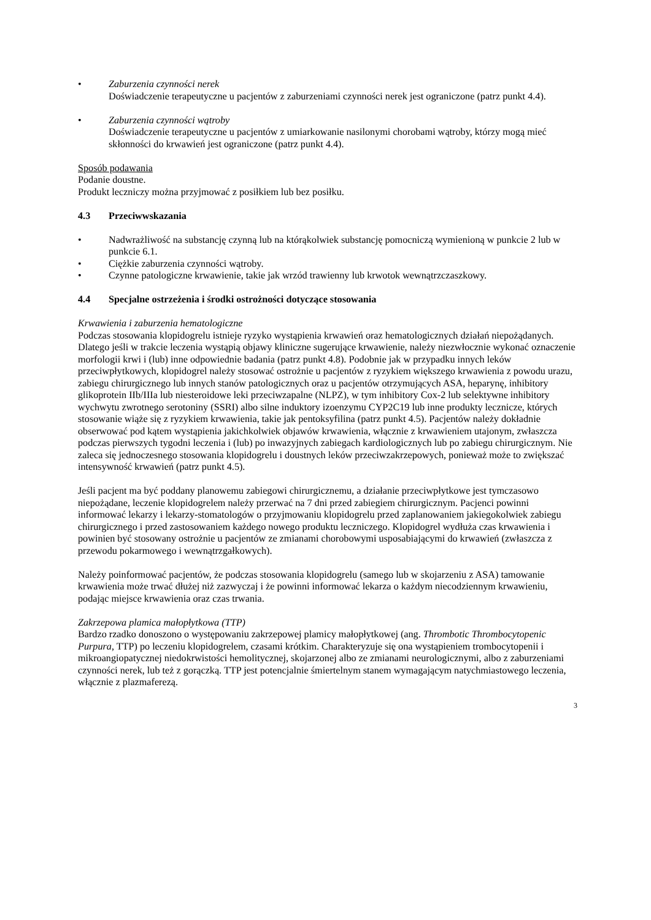• Zaburzenia czynności nerek
Doświadczenie terapeutyczne u pacjentów z zaburzeniami czynności nerek jest ograniczone (patrz punkt 4.4).
• Zaburzenia czynności wątroby
Doświadczenie terapeutyczne u pacjentów z umiarkowanie nasilonymi chorobami wątroby, którzy mogą mieć skłonności do krwawień jest ograniczone (patrz punkt 4.4).
Sposób podawania
Podanie doustne.
Produkt leczniczy można przyjmować z posiłkiem lub bez posiłku.
4.3 Przeciwwskazania
• Nadwrażliwość na substancję czynną lub na którąkolwiek substancję pomocniczą wymienioną w punkcie 2 lub w punkcie 6.1.
• Ciężkie zaburzenia czynności wątroby.
• Czynne patologiczne krwawienie, takie jak wrzód trawienny lub krwotok wewnątrzczaszkowy.
4.4 Specjalne ostrzeżenia i środki ostrożności dotyczące stosowania
Krwawienia i zaburzenia hematologiczne
Podczas stosowania klopidogrelu istnieje ryzyko wystąpienia krwawień oraz hematologicznych działań niepożądanych. Dlatego jeśli w trakcie leczenia wystąpią objawy kliniczne sugerujące krwawienie, należy niezwłocznie wykonać oznaczenie morfologii krwi i (lub) inne odpowiednie badania (patrz punkt 4.8). Podobnie jak w przypadku innych leków przeciwpłytkowych, klopidogrel należy stosować ostrożnie u pacjentów z ryzykiem większego krwawienia z powodu urazu, zabiegu chirurgicznego lub innych stanów patologicznych oraz u pacjentów otrzymujących ASA, heparynę, inhibitory glikoprotein IIb/IIIa lub niesteroidowe leki przeciwzapalne (NLPZ), w tym inhibitory Cox-2 lub selektywne inhibitory wychwytu zwrotnego serotoniny (SSRI) albo silne induktory izoenzymu CYP2C19 lub inne produkty lecznicze, których stosowanie wiąże się z ryzykiem krwawienia, takie jak pentoksyfilina (patrz punkt 4.5). Pacjentów należy dokładnie obserwować pod kątem wystąpienia jakichkolwiek objawów krwawienia, włącznie z krwawieniem utajonym, zwłaszcza podczas pierwszych tygodni leczenia i (lub) po inwazyjnych zabiegach kardiologicznych lub po zabiegu chirurgicznym. Nie zaleca się jednoczesnego stosowania klopidogrelu i doustnych leków przeciwzakrzepowych, ponieważ może to zwiększać intensywność krwawień (patrz punkt 4.5).
Jeśli pacjent ma być poddany planowemu zabiegowi chirurgicznemu, a działanie przeciwpłytkowe jest tymczasowo niepożądane, leczenie klopidogrelem należy przerwać na 7 dni przed zabiegiem chirurgicznym. Pacjenci powinni informować lekarzy i lekarzy-stomatologów o przyjmowaniu klopidogrelu przed zaplanowaniem jakiegokolwiek zabiegu chirurgicznego i przed zastosowaniem każdego nowego produktu leczniczego. Klopidogrel wydłuża czas krwawienia i powinien być stosowany ostrożnie u pacjentów ze zmianami chorobowymi usposabiającymi do krwawień (zwłaszcza z przewodu pokarmowego i wewnątrzgałkowych).
Należy poinformować pacjentów, że podczas stosowania klopidogrelu (samego lub w skojarzeniu z ASA) tamowanie krwawienia może trwać dłużej niż zazwyczaj i że powinni informować lekarza o każdym niecodziennym krwawieniu, podając miejsce krwawienia oraz czas trwania.
Zakrzepowa plamica małopłytkowa (TTP)
Bardzo rzadko donoszono o występowaniu zakrzepowej plamicy małopłytkowej (ang. Thrombotic Thrombocytopenic Purpura, TTP) po leczeniu klopidogrelem, czasami krótkim. Charakteryzuje się ona wystąpieniem trombocytopenii i mikroangiopatycznej niedokrwistości hemolitycznej, skojarzonej albo ze zmianami neurologicznymi, albo z zaburzeniami czynności nerek, lub też z gorączką. TTP jest potencjalnie śmiertelnym stanem wymagającym natychmiastowego leczenia, włącznie z plazmaferezą.
3